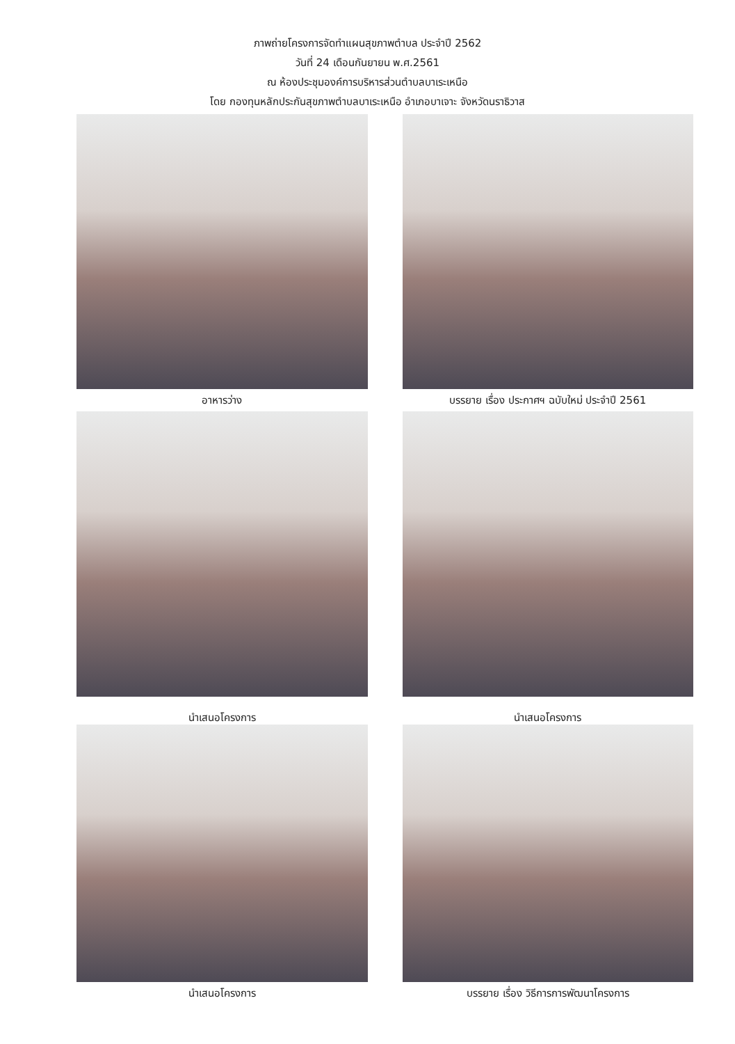ภาพถ่ายโครงการจัดทำแผนสุขภาพตำบล ประจำปี 2562
วันที่ 24 เดือนกันยายน พ.ศ.2561
ณ ห้องประชุมองค์การบริหารส่วนตำบลบาเระเหนือ
โดย กองทุนหลักประกันสุขภาพตำบลบาเระเหนือ อำเภอบาเจาะ จังหวัดนราธิวาส
อาหารว่าง
บรรยาย เรื่อง ประกาศฯ ฉบับใหม่ ประจำปี 2561
นำเสนอโครงการ
นำเสนอโครงการ
นำเสนอโครงการ
บรรยาย เรื่อง วิธีการการพัฒนาโครงการ